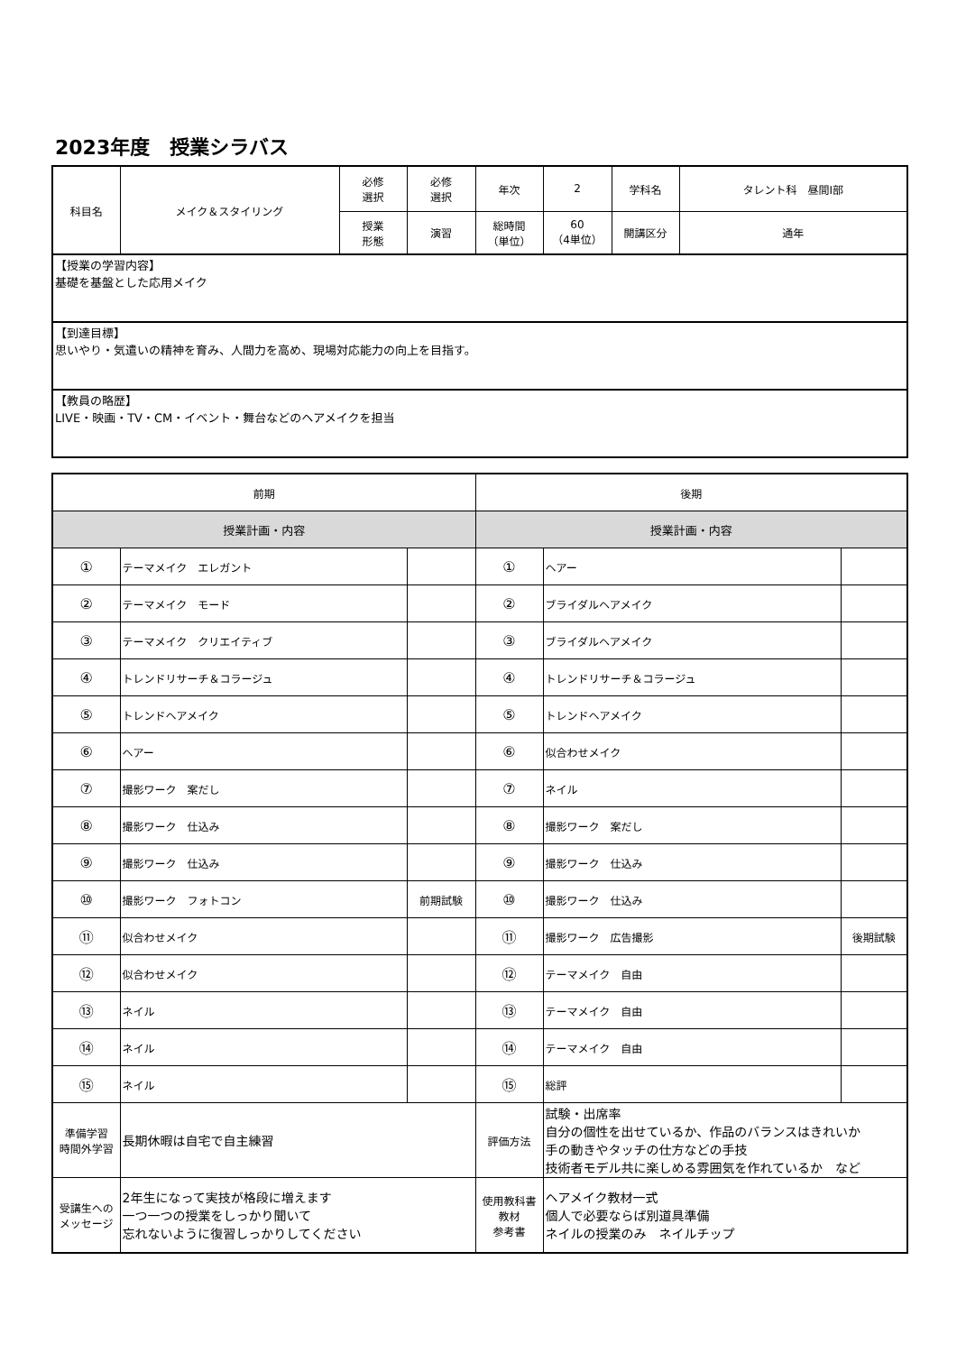2023年度　授業シラバス
| 科目名 | メイク＆スタイリング | 必修 選択 | 必修 選択 | 年次 | 2 | 学科名 | タレント科 昼間Ⅰ部 |
| | | 授業 形態 | 演習 | 総時間 （単位） | 60 （4単位） | 開講区分 | 通年 |
| 【授業の学習内容】 基礎を基盤とした応用メイク | | | | | | | |
| 【到達目標】 思いやり・気遣いの精神を育み、人間力を高め、現場対応能力の向上を目指す。 | | | | | | | |
| 【教員の略歴】 LIVE・映画・TV・CM・イベント・舞台などのヘアメイクを担当 | | | | | | | |
| 前期 | | | 後期 | | |
| 授業計画・内容 | | | 授業計画・内容 | | |
| ① | テーマメイク エレガント | | ① | ヘアー | |
| ② | テーマメイク モード | | ② | ブライダルヘアメイク | |
| ③ | テーマメイク クリエイティブ | | ③ | ブライダルヘアメイク | |
| ④ | トレンドリサーチ＆コラージュ | | ④ | トレンドリサーチ＆コラージュ | |
| ⑤ | トレンドヘアメイク | | ⑤ | トレンドヘアメイク | |
| ⑥ | ヘアー | | ⑥ | 似合わせメイク | |
| ⑦ | 撮影ワーク 案だし | | ⑦ | ネイル | |
| ⑧ | 撮影ワーク 仕込み | | ⑧ | 撮影ワーク 案だし | |
| ⑨ | 撮影ワーク 仕込み | | ⑨ | 撮影ワーク 仕込み | |
| ⑩ | 撮影ワーク フォトコン | 前期試験 | ⑩ | 撮影ワーク 仕込み | |
| ⑪ | 似合わせメイク | | ⑪ | 撮影ワーク 広告撮影 | 後期試験 |
| ⑫ | 似合わせメイク | | ⑫ | テーマメイク 自由 | |
| ⑬ | ネイル | | ⑬ | テーマメイク 自由 | |
| ⑭ | ネイル | | ⑭ | テーマメイク 自由 | |
| ⑮ | ネイル | | ⑮ | 総評 | |
| 準備学習 時間外学習 | 長期休暇は自宅で自主練習 | | 評価方法 | 試験・出席率 自分の個性を出せているか、作品のバランスはきれいか 手の動きやタッチの仕方などの手技 技術者モデル共に楽しめる雰囲気を作れているか など | |
| 受講生への メッセージ | 2年生になって実技が格段に増えます 一つ一つの授業をしっかり聞いて 忘れないように復習しっかりしてください | | 使用教科書 教材 参考書 | ヘアメイク教材一式 個人で必要ならば別道具準備 ネイルの授業のみ ネイルチップ | |